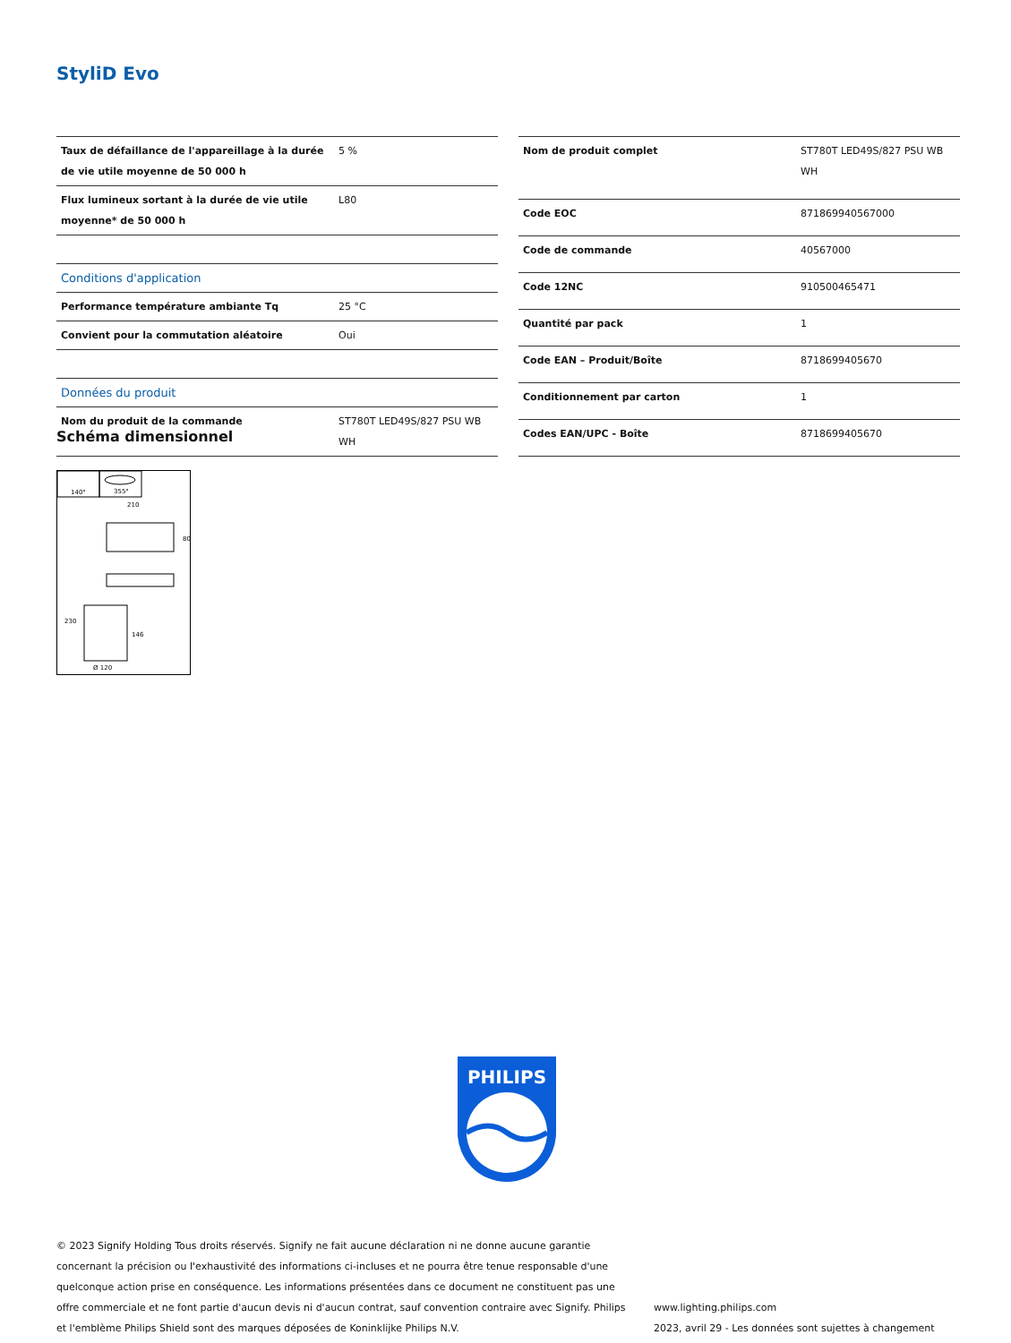StyliD Evo
| Taux de défaillance de l'appareillage à la durée de vie utile moyenne de 50 000 h | 5 % |
| Flux lumineux sortant à la durée de vie utile moyenne* de 50 000 h | L80 |
| Conditions d'application | |
| Performance température ambiante Tq | 25 °C |
| Convient pour la commutation aléatoire | Oui |
| Données du produit | |
| Nom du produit de la commande | ST780T LED49S/827 PSU WB WH |
| Nom de produit complet | ST780T LED49S/827 PSU WB WH |
| Code EOC | 871869940567000 |
| Code de commande | 40567000 |
| Code 12NC | 910500465471 |
| Quantité par pack | 1 |
| Code EAN – Produit/Boîte | 8718699405670 |
| Conditionnement par carton | 1 |
| Codes EAN/UPC - Boîte | 8718699405670 |
Schéma dimensionnel
140°
355°
210
80
230
146
Ø 120
PHILIPS
© 2023 Signify Holding Tous droits réservés. Signify ne fait aucune déclaration ni ne donne aucune garantie concernant la précision ou l'exhaustivité des informations ci-incluses et ne pourra être tenue responsable d'une quelconque action prise en conséquence. Les informations présentées dans ce document ne constituent pas une offre commerciale et ne font partie d'aucun devis ni d'aucun contrat, sauf convention contraire avec Signify. Philips et l'emblème Philips Shield sont des marques déposées de Koninklijke Philips N.V.
www.lighting.philips.com
2023, avril 29 - Les données sont sujettes à changement